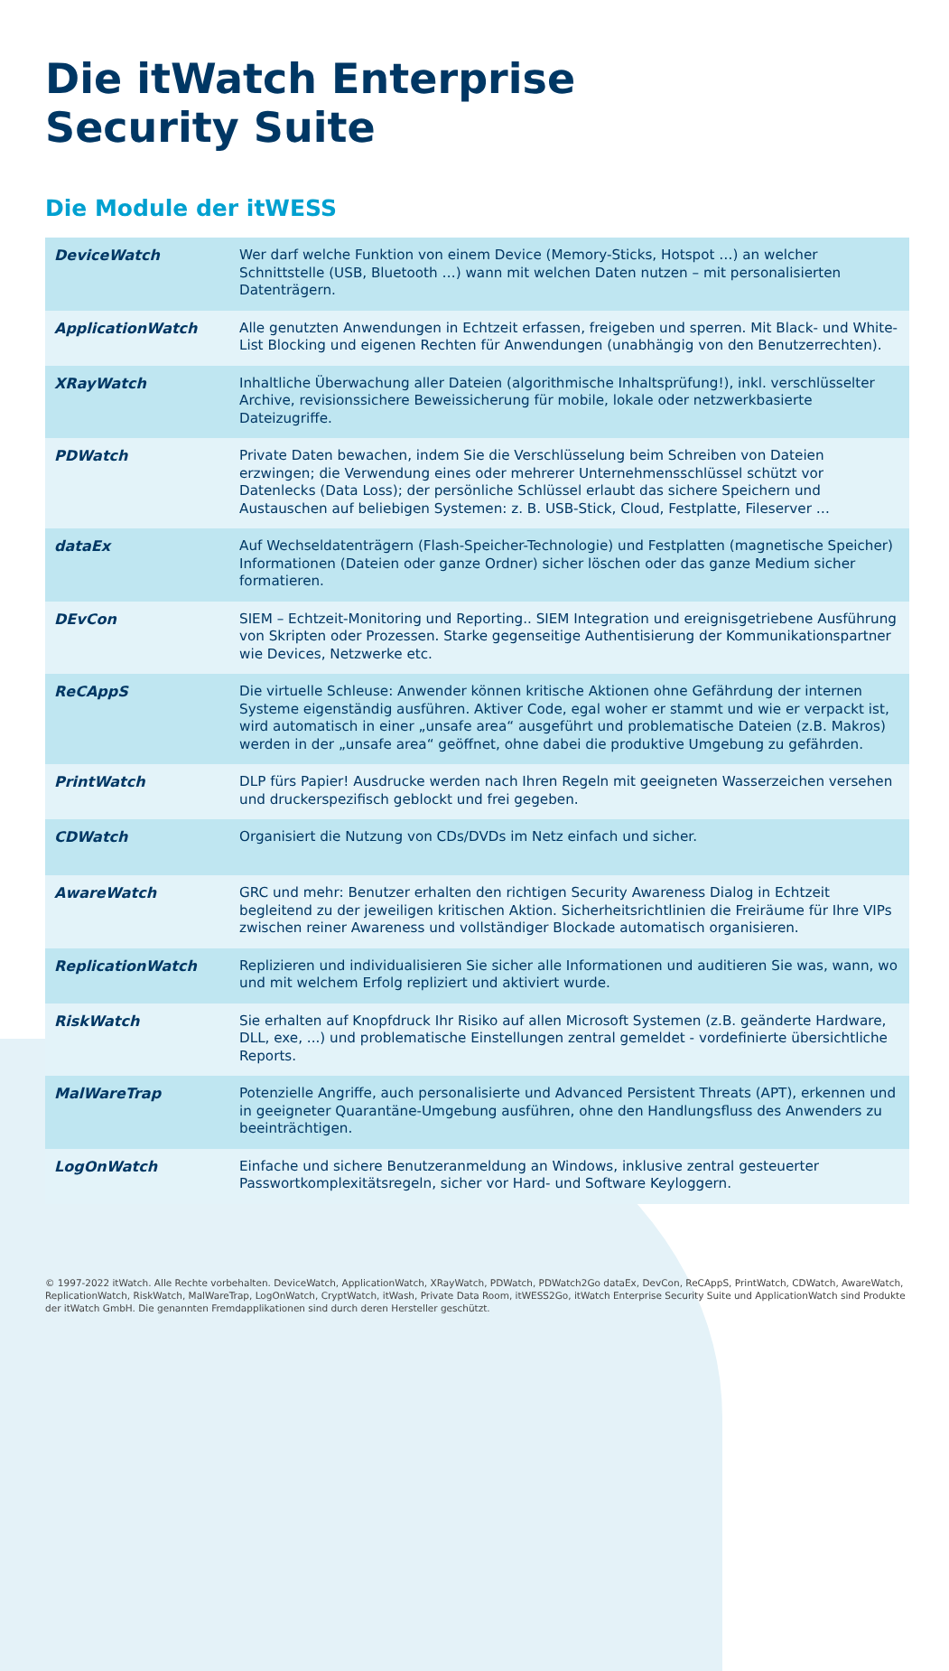Die itWatch Enterprise
Security Suite
Die Module der itWESS
| DeviceWatch | Wer darf welche Funktion von einem Device (Memory-Sticks, Hotspot …) an welcher Schnittstelle (USB, Bluetooth …) wann mit welchen Daten nutzen – mit personalisierten Datenträgern. |
| ApplicationWatch | Alle genutzten Anwendungen in Echtzeit erfassen, freigeben und sperren. Mit Black- und White-List Blocking und eigenen Rechten für Anwendungen (unabhängig von den Benutzerrechten). |
| XRayWatch | Inhaltliche Überwachung aller Dateien (algorithmische Inhaltsprüfung!), inkl. verschlüsselter Archive, revisionssichere Beweissicherung für mobile, lokale oder netzwerkbasierte Dateizugriffe. |
| PDWatch | Private Daten bewachen, indem Sie die Verschlüsselung beim Schreiben von Dateien erzwingen; die Verwendung eines oder mehrerer Unternehmensschlüssel schützt vor Datenlecks (Data Loss); der persönliche Schlüssel erlaubt das sichere Speichern und Austauschen auf beliebigen Systemen: z. B. USB-Stick, Cloud, Festplatte, Fileserver … |
| dataEx | Auf Wechseldatenträgern (Flash-Speicher-Technologie) und Festplatten (magnetische Speicher) Informationen (Dateien oder ganze Ordner) sicher löschen oder das ganze Medium sicher formatieren. |
| DEvCon | SIEM – Echtzeit-Monitoring und Reporting.. SIEM Integration und ereignisgetriebene Ausführung von Skripten oder Prozessen. Starke gegenseitige Authentisierung der Kommunikationspartner wie Devices, Netzwerke etc. |
| ReCAppS | Die virtuelle Schleuse: Anwender können kritische Aktionen ohne Gefährdung der internen Systeme eigenständig ausführen. Aktiver Code, egal woher er stammt und wie er verpackt ist, wird automatisch in einer „unsafe area“ ausgeführt und problematische Dateien (z.B. Makros) werden in der „unsafe area“ geöffnet, ohne dabei die produktive Umgebung zu gefährden. |
| PrintWatch | DLP fürs Papier! Ausdrucke werden nach Ihren Regeln mit geeigneten Wasserzeichen versehen und druckerspezifisch geblockt und frei gegeben. |
| CDWatch | Organisiert die Nutzung von CDs/DVDs im Netz einfach und sicher. |
| AwareWatch | GRC und mehr: Benutzer erhalten den richtigen Security Awareness Dialog in Echtzeit begleitend zu der jeweiligen kritischen Aktion. Sicherheitsrichtlinien die Freiräume für Ihre VIPs zwischen reiner Awareness und vollständiger Blockade automatisch organisieren. |
| ReplicationWatch | Replizieren und individualisieren Sie sicher alle Informationen und auditieren Sie was, wann, wo und mit welchem Erfolg repliziert und aktiviert wurde. |
| RiskWatch | Sie erhalten auf Knopfdruck Ihr Risiko auf allen Microsoft Systemen (z.B. geänderte Hardware, DLL, exe, ...) und problematische Einstellungen zentral gemeldet - vordefinierte übersichtliche Reports. |
| MalWareTrap | Potenzielle Angriffe, auch personalisierte und Advanced Persistent Threats (APT), erkennen und in geeigneter Quarantäne-Umgebung ausführen, ohne den Handlungsfluss des Anwenders zu beeinträchtigen. |
| LogOnWatch | Einfache und sichere Benutzeranmeldung an Windows, inklusive zentral gesteuerter Passwortkomplexitätsregeln, sicher vor Hard- und Software Keyloggern. |
© 1997-2022 itWatch. Alle Rechte vorbehalten. DeviceWatch, ApplicationWatch, XRayWatch, PDWatch, PDWatch2Go dataEx, DevCon, ReCAppS, PrintWatch, CDWatch, AwareWatch, ReplicationWatch, RiskWatch, MalWareTrap, LogOnWatch, CryptWatch, itWash, Private Data Room, itWESS2Go, itWatch Enterprise Security Suite und ApplicationWatch sind Produkte der itWatch GmbH. Die genannten Fremdapplikationen sind durch deren Hersteller geschützt.